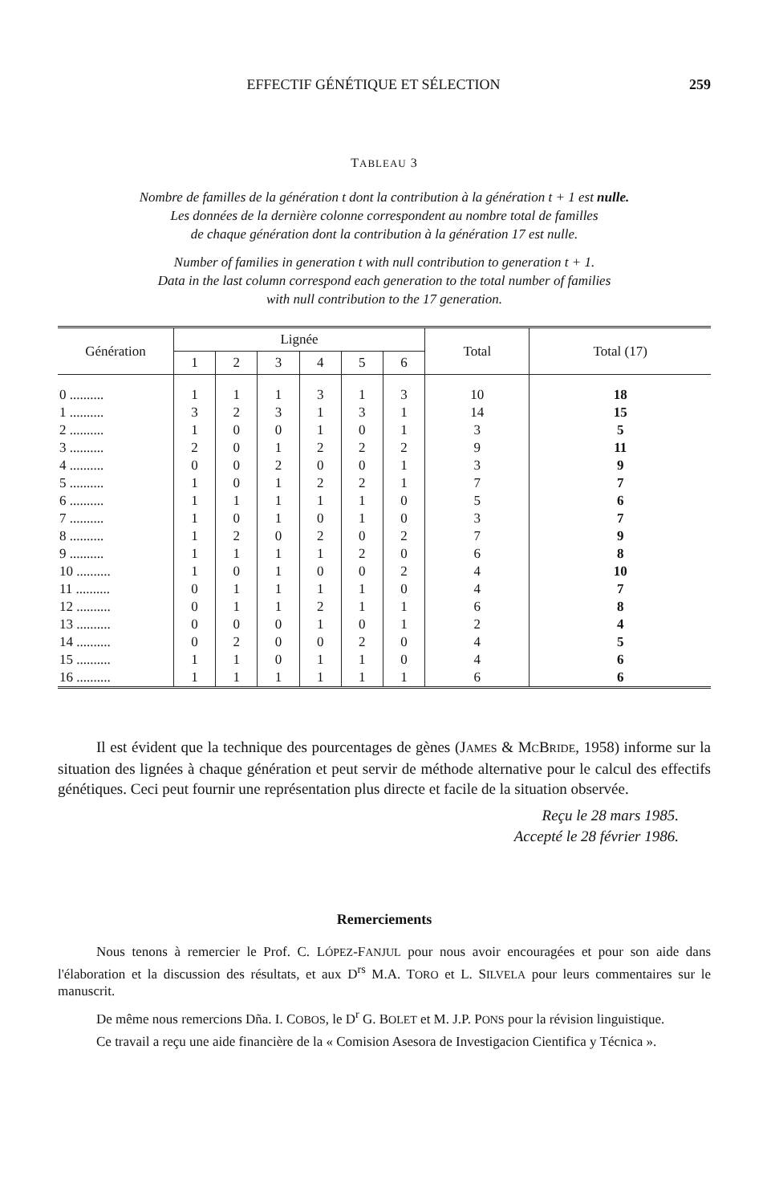EFFECTIF GÉNÉTIQUE ET SÉLECTION 259
TABLEAU 3
Nombre de familles de la génération t dont la contribution à la génération t + 1 est nulle.
Les données de la dernière colonne correspondent au nombre total de familles
de chaque génération dont la contribution à la génération 17 est nulle.
Number of families in generation t with null contribution to generation t + 1.
Data in the last column correspond each generation to the total number of families
with null contribution to the 17 generation.
| Génération | Lignée | | | | | | Total | Total (17) |
| --- | --- | --- | --- | --- | --- | --- | --- | --- |
| | 1 | 2 | 3 | 4 | 5 | 6 | | |
| 0 .......... | 1 | 1 | 1 | 3 | 1 | 3 | 10 | 18 |
| 1 .......... | 3 | 2 | 3 | 1 | 3 | 1 | 14 | 15 |
| 2 .......... | 1 | 0 | 0 | 1 | 0 | 1 | 3 | 5 |
| 3 .......... | 2 | 0 | 1 | 2 | 2 | 2 | 9 | 11 |
| 4 .......... | 0 | 0 | 2 | 0 | 0 | 1 | 3 | 9 |
| 5 .......... | 1 | 0 | 1 | 2 | 2 | 1 | 7 | 7 |
| 6 .......... | 1 | 1 | 1 | 1 | 1 | 0 | 5 | 6 |
| 7 .......... | 1 | 0 | 1 | 0 | 1 | 0 | 3 | 7 |
| 8 .......... | 1 | 2 | 0 | 2 | 0 | 2 | 7 | 9 |
| 9 .......... | 1 | 1 | 1 | 1 | 2 | 0 | 6 | 8 |
| 10 .......... | 1 | 0 | 1 | 0 | 0 | 2 | 4 | 10 |
| 11 .......... | 0 | 1 | 1 | 1 | 1 | 0 | 4 | 7 |
| 12 .......... | 0 | 1 | 1 | 2 | 1 | 1 | 6 | 8 |
| 13 .......... | 0 | 0 | 0 | 1 | 0 | 1 | 2 | 4 |
| 14 .......... | 0 | 2 | 0 | 0 | 2 | 0 | 4 | 5 |
| 15 .......... | 1 | 1 | 0 | 1 | 1 | 0 | 4 | 6 |
| 16 .......... | 1 | 1 | 1 | 1 | 1 | 1 | 6 | 6 |
Il est évident que la technique des pourcentages de gènes (JAMES & MCBRIDE, 1958) informe sur la situation des lignées à chaque génération et peut servir de méthode alternative pour le calcul des effectifs génétiques. Ceci peut fournir une représentation plus directe et facile de la situation observée.
Reçu le 28 mars 1985.
Accepté le 28 février 1986.
Remerciements
Nous tenons à remercier le Prof. C. LÓPEZ-FANJUL pour nous avoir encouragées et pour son aide dans l'élaboration et la discussion des résultats, et aux D<sup>rs</sup> M.A. TORO et L. SILVELA pour leurs commentaires sur le manuscrit.
De même nous remercions Dña. I. COBOS, le D<sup>r</sup> G. BOLET et M. J.P. PONS pour la révision linguistique.
Ce travail a reçu une aide financière de la « Comision Asesora de Investigacion Cientifica y Técnica ».